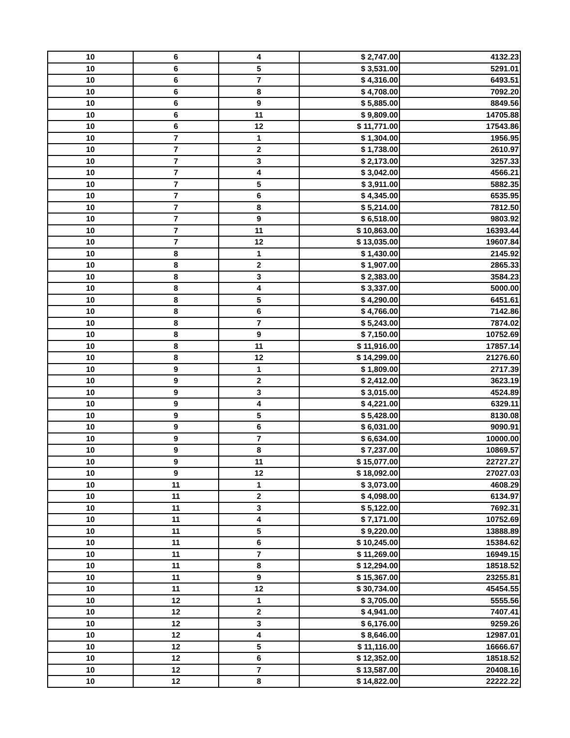| 10 | 6 | 4 | $ 2,747.00 | 4132.23 |
| 10 | 6 | 5 | $ 3,531.00 | 5291.01 |
| 10 | 6 | 7 | $ 4,316.00 | 6493.51 |
| 10 | 6 | 8 | $ 4,708.00 | 7092.20 |
| 10 | 6 | 9 | $ 5,885.00 | 8849.56 |
| 10 | 6 | 11 | $ 9,809.00 | 14705.88 |
| 10 | 6 | 12 | $ 11,771.00 | 17543.86 |
| 10 | 7 | 1 | $ 1,304.00 | 1956.95 |
| 10 | 7 | 2 | $ 1,738.00 | 2610.97 |
| 10 | 7 | 3 | $ 2,173.00 | 3257.33 |
| 10 | 7 | 4 | $ 3,042.00 | 4566.21 |
| 10 | 7 | 5 | $ 3,911.00 | 5882.35 |
| 10 | 7 | 6 | $ 4,345.00 | 6535.95 |
| 10 | 7 | 8 | $ 5,214.00 | 7812.50 |
| 10 | 7 | 9 | $ 6,518.00 | 9803.92 |
| 10 | 7 | 11 | $ 10,863.00 | 16393.44 |
| 10 | 7 | 12 | $ 13,035.00 | 19607.84 |
| 10 | 8 | 1 | $ 1,430.00 | 2145.92 |
| 10 | 8 | 2 | $ 1,907.00 | 2865.33 |
| 10 | 8 | 3 | $ 2,383.00 | 3584.23 |
| 10 | 8 | 4 | $ 3,337.00 | 5000.00 |
| 10 | 8 | 5 | $ 4,290.00 | 6451.61 |
| 10 | 8 | 6 | $ 4,766.00 | 7142.86 |
| 10 | 8 | 7 | $ 5,243.00 | 7874.02 |
| 10 | 8 | 9 | $ 7,150.00 | 10752.69 |
| 10 | 8 | 11 | $ 11,916.00 | 17857.14 |
| 10 | 8 | 12 | $ 14,299.00 | 21276.60 |
| 10 | 9 | 1 | $ 1,809.00 | 2717.39 |
| 10 | 9 | 2 | $ 2,412.00 | 3623.19 |
| 10 | 9 | 3 | $ 3,015.00 | 4524.89 |
| 10 | 9 | 4 | $ 4,221.00 | 6329.11 |
| 10 | 9 | 5 | $ 5,428.00 | 8130.08 |
| 10 | 9 | 6 | $ 6,031.00 | 9090.91 |
| 10 | 9 | 7 | $ 6,634.00 | 10000.00 |
| 10 | 9 | 8 | $ 7,237.00 | 10869.57 |
| 10 | 9 | 11 | $ 15,077.00 | 22727.27 |
| 10 | 9 | 12 | $ 18,092.00 | 27027.03 |
| 10 | 11 | 1 | $ 3,073.00 | 4608.29 |
| 10 | 11 | 2 | $ 4,098.00 | 6134.97 |
| 10 | 11 | 3 | $ 5,122.00 | 7692.31 |
| 10 | 11 | 4 | $ 7,171.00 | 10752.69 |
| 10 | 11 | 5 | $ 9,220.00 | 13888.89 |
| 10 | 11 | 6 | $ 10,245.00 | 15384.62 |
| 10 | 11 | 7 | $ 11,269.00 | 16949.15 |
| 10 | 11 | 8 | $ 12,294.00 | 18518.52 |
| 10 | 11 | 9 | $ 15,367.00 | 23255.81 |
| 10 | 11 | 12 | $ 30,734.00 | 45454.55 |
| 10 | 12 | 1 | $ 3,705.00 | 5555.56 |
| 10 | 12 | 2 | $ 4,941.00 | 7407.41 |
| 10 | 12 | 3 | $ 6,176.00 | 9259.26 |
| 10 | 12 | 4 | $ 8,646.00 | 12987.01 |
| 10 | 12 | 5 | $ 11,116.00 | 16666.67 |
| 10 | 12 | 6 | $ 12,352.00 | 18518.52 |
| 10 | 12 | 7 | $ 13,587.00 | 20408.16 |
| 10 | 12 | 8 | $ 14,822.00 | 22222.22 |